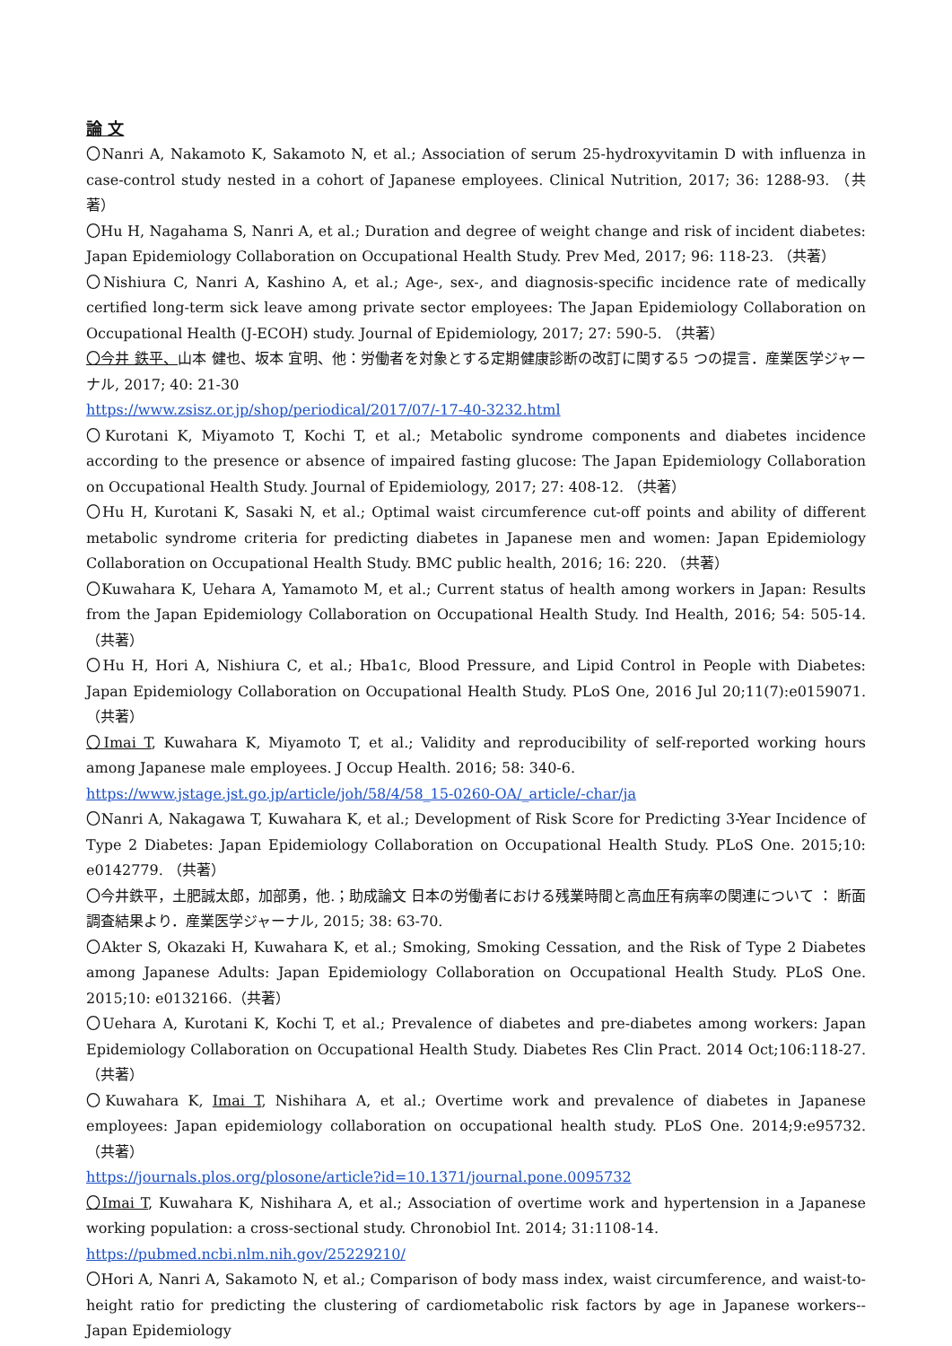論 文
〇Nanri A, Nakamoto K, Sakamoto N, et al.; Association of serum 25-hydroxyvitamin D with influenza in case-control study nested in a cohort of Japanese employees. Clinical Nutrition, 2017; 36: 1288-93. （共著）
〇Hu H, Nagahama S, Nanri A, et al.; Duration and degree of weight change and risk of incident diabetes: Japan Epidemiology Collaboration on Occupational Health Study. Prev Med, 2017; 96: 118-23. （共著）
〇Nishiura C, Nanri A, Kashino A, et al.; Age-, sex-, and diagnosis-specific incidence rate of medically certified long-term sick leave among private sector employees: The Japan Epidemiology Collaboration on Occupational Health (J-ECOH) study. Journal of Epidemiology, 2017; 27: 590-5. （共著）
〇今井 鉄平、山本 健也、坂本 宜明、他：労働者を対象とする定期健康診断の改訂に関する5 つの提言．産業医学ジャーナル, 2017; 40: 21-30
https://www.zsisz.or.jp/shop/periodical/2017/07/-17-40-3232.html
〇Kurotani K, Miyamoto T, Kochi T, et al.; Metabolic syndrome components and diabetes incidence according to the presence or absence of impaired fasting glucose: The Japan Epidemiology Collaboration on Occupational Health Study. Journal of Epidemiology, 2017; 27: 408-12. （共著）
〇Hu H, Kurotani K, Sasaki N, et al.; Optimal waist circumference cut-off points and ability of different metabolic syndrome criteria for predicting diabetes in Japanese men and women: Japan Epidemiology Collaboration on Occupational Health Study. BMC public health, 2016; 16: 220. （共著）
〇Kuwahara K, Uehara A, Yamamoto M, et al.; Current status of health among workers in Japan: Results from the Japan Epidemiology Collaboration on Occupational Health Study. Ind Health, 2016; 54: 505-14. （共著）
〇Hu H, Hori A, Nishiura C, et al.; Hba1c, Blood Pressure, and Lipid Control in People with Diabetes: Japan Epidemiology Collaboration on Occupational Health Study. PLoS One, 2016 Jul 20;11(7):e0159071. （共著）
〇Imai T, Kuwahara K, Miyamoto T, et al.; Validity and reproducibility of self-reported working hours among Japanese male employees. J Occup Health. 2016; 58: 340-6.
https://www.jstage.jst.go.jp/article/joh/58/4/58_15-0260-OA/_article/-char/ja
〇Nanri A, Nakagawa T, Kuwahara K, et al.; Development of Risk Score for Predicting 3-Year Incidence of Type 2 Diabetes: Japan Epidemiology Collaboration on Occupational Health Study. PLoS One. 2015;10: e0142779. （共著）
〇今井鉄平，土肥誠太郎，加部勇，他.；助成論文 日本の労働者における残業時間と高血圧有病率の関連について ： 断面調査結果より．産業医学ジャーナル, 2015; 38: 63-70.
〇Akter S, Okazaki H, Kuwahara K, et al.; Smoking, Smoking Cessation, and the Risk of Type 2 Diabetes among Japanese Adults: Japan Epidemiology Collaboration on Occupational Health Study. PLoS One. 2015;10: e0132166.（共著）
〇Uehara A, Kurotani K, Kochi T, et al.; Prevalence of diabetes and pre-diabetes among workers: Japan Epidemiology Collaboration on Occupational Health Study. Diabetes Res Clin Pract. 2014 Oct;106:118-27. （共著）
〇Kuwahara K, Imai T, Nishihara A, et al.; Overtime work and prevalence of diabetes in Japanese employees: Japan epidemiology collaboration on occupational health study. PLoS One. 2014;9:e95732. （共著）
https://journals.plos.org/plosone/article?id=10.1371/journal.pone.0095732
〇Imai T, Kuwahara K, Nishihara A, et al.; Association of overtime work and hypertension in a Japanese working population: a cross-sectional study. Chronobiol Int. 2014; 31:1108-14.
https://pubmed.ncbi.nlm.nih.gov/25229210/
〇Hori A, Nanri A, Sakamoto N, et al.; Comparison of body mass index, waist circumference, and waist-to-height ratio for predicting the clustering of cardiometabolic risk factors by age in Japanese workers--Japan Epidemiology